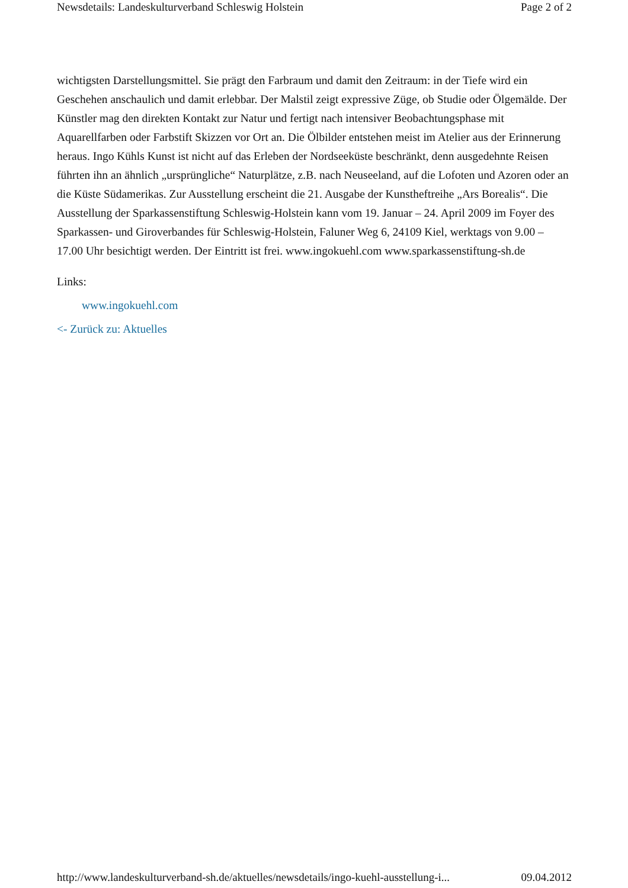Newsdetails: Landeskulturverband Schleswig Holstein Page 2 of 2
wichtigsten Darstellungsmittel. Sie prägt den Farbraum und damit den Zeitraum: in der Tiefe wird ein Geschehen anschaulich und damit erlebbar. Der Malstil zeigt expressive Züge, ob Studie oder Ölgemälde. Der Künstler mag den direkten Kontakt zur Natur und fertigt nach intensiver Beobachtungsphase mit Aquarellfarben oder Farbstift Skizzen vor Ort an. Die Ölbilder entstehen meist im Atelier aus der Erinnerung heraus. Ingo Kühls Kunst ist nicht auf das Erleben der Nordseeküste beschränkt, denn ausgedehnte Reisen führten ihn an ähnlich „ursprüngliche“ Naturplätze, z.B. nach Neuseeland, auf die Lofoten und Azoren oder an die Küste Südamerikas. Zur Ausstellung erscheint die 21. Ausgabe der Kunstheftreihe „Ars Borealis“. Die Ausstellung der Sparkassenstiftung Schleswig-Holstein kann vom 19. Januar – 24. April 2009 im Foyer des Sparkassen- und Giroverbandes für Schleswig-Holstein, Faluner Weg 6, 24109 Kiel, werktags von 9.00 – 17.00 Uhr besichtigt werden. Der Eintritt ist frei. www.ingokuehl.com www.sparkassenstiftung-sh.de
Links:
www.ingokuehl.com
<- Zurück zu: Aktuelles
http://www.landeskulturverband-sh.de/aktuelles/newsdetails/ingo-kuehl-ausstellung-i... 09.04.2012